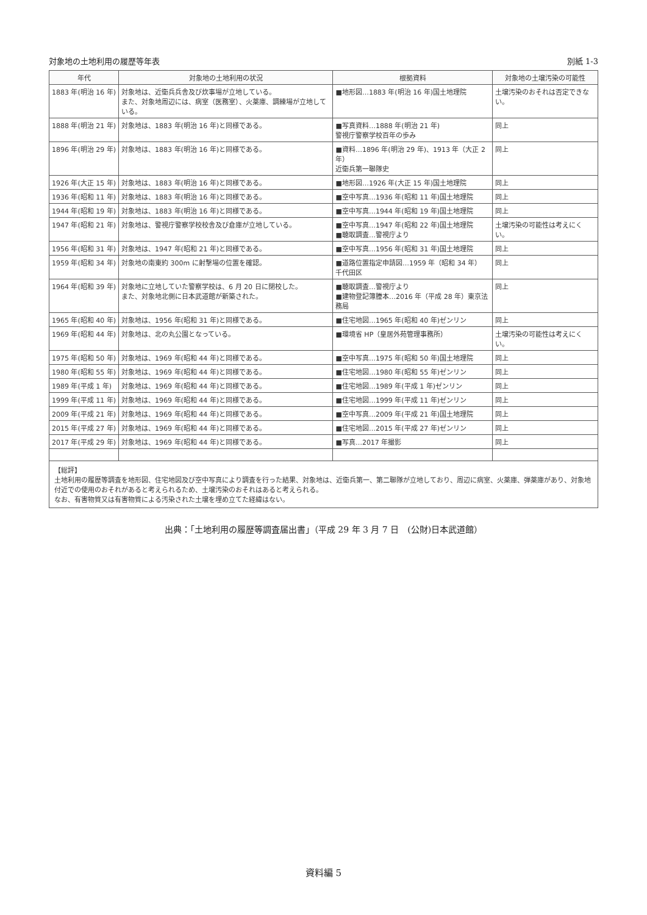対象地の土地利用の履歴等年表 別紙 1-3
| 年代 | 対象地の土地利用の状況 | 根拠資料 | 対象地の土壌汚染の可能性 |
| --- | --- | --- | --- |
| 1883 年(明治 16 年) | 対象地は、近衛兵兵舎及び炊事場が立地している。 また、対象地周辺には、病室（医務室）、火薬庫、調練場が立地している。 | ■地形図…1883 年(明治 16 年)国土地理院 | 土壌汚染のおそれは否定できない。 |
| 1888 年(明治 21 年) | 対象地は、1883 年(明治 16 年)と同様である。 | ■写真資料…1888 年(明治 21 年) 警視庁警察学校百年の歩み | 同上 |
| 1896 年(明治 29 年) | 対象地は、1883 年(明治 16 年)と同様である。 | ■資料…1896 年(明治 29 年)、1913 年（大正 2 年） 近衛兵第一聯隊史 | 同上 |
| 1926 年(大正 15 年) | 対象地は、1883 年(明治 16 年)と同様である。 | ■地形図…1926 年(大正 15 年)国土地理院 | 同上 |
| 1936 年(昭和 11 年) | 対象地は、1883 年(明治 16 年)と同様である。 | ■空中写真…1936 年(昭和 11 年)国土地理院 | 同上 |
| 1944 年(昭和 19 年) | 対象地は、1883 年(明治 16 年)と同様である。 | ■空中写真…1944 年(昭和 19 年)国土地理院 | 同上 |
| 1947 年(昭和 21 年) | 対象地は、警視庁警察学校校舎及び倉庫が立地している。 | ■空中写真…1947 年(昭和 22 年)国土地理院 ■聴取調査…警視庁より | 土壌汚染の可能性は考えにくい。 |
| 1956 年(昭和 31 年) | 対象地は、1947 年(昭和 21 年)と同様である。 | ■空中写真…1956 年(昭和 31 年)国土地理院 | 同上 |
| 1959 年(昭和 34 年) | 対象地の南東約 300m に射撃場の位置を確認。 | ■道路位置指定申請図…1959 年（昭和 34 年） 千代田区 | 同上 |
| 1964 年(昭和 39 年) | 対象地に立地していた警察学校は、6 月 20 日に閉校した。 また、対象地北側に日本武道館が新築された。 | ■聴取調査…警視庁より ■建物登記簿謄本…2016 年（平成 28 年）東京法務局 | 同上 |
| 1965 年(昭和 40 年) | 対象地は、1956 年(昭和 31 年)と同様である。 | ■住宅地図…1965 年(昭和 40 年)ゼンリン | 同上 |
| 1969 年(昭和 44 年) | 対象地は、北の丸公園となっている。 | ■環境省 HP（皇居外苑管理事務所） | 土壌汚染の可能性は考えにくい。 |
| 1975 年(昭和 50 年) | 対象地は、1969 年(昭和 44 年)と同様である。 | ■空中写真…1975 年(昭和 50 年)国土地理院 | 同上 |
| 1980 年(昭和 55 年) | 対象地は、1969 年(昭和 44 年)と同様である。 | ■住宅地図…1980 年(昭和 55 年)ゼンリン | 同上 |
| 1989 年(平成 1 年) | 対象地は、1969 年(昭和 44 年)と同様である。 | ■住宅地図…1989 年(平成 1 年)ゼンリン | 同上 |
| 1999 年(平成 11 年) | 対象地は、1969 年(昭和 44 年)と同様である。 | ■住宅地図…1999 年(平成 11 年)ゼンリン | 同上 |
| 2009 年(平成 21 年) | 対象地は、1969 年(昭和 44 年)と同様である。 | ■空中写真…2009 年(平成 21 年)国土地理院 | 同上 |
| 2015 年(平成 27 年) | 対象地は、1969 年(昭和 44 年)と同様である。 | ■住宅地図…2015 年(平成 27 年)ゼンリン | 同上 |
| 2017 年(平成 29 年) | 対象地は、1969 年(昭和 44 年)と同様である。 | ■写真…2017 年撮影 | 同上 |
【総評】
土地利用の履歴等調査を地形図、住宅地図及び空中写真により調査を行った結果、対象地は、近衛兵第一、第二聯隊が立地しており、周辺に病室、火薬庫、弾薬庫があり、対象地付近での使用のおそれがあると考えられるため、土壌汚染のおそれはあると考えられる。
なお、有害物質又は有害物質による汚染された土壌を埋め立てた経緯はない。
出典：「土地利用の履歴等調査届出書」（平成 29 年 3 月 7 日　(公財)日本武道館）
資料編 5